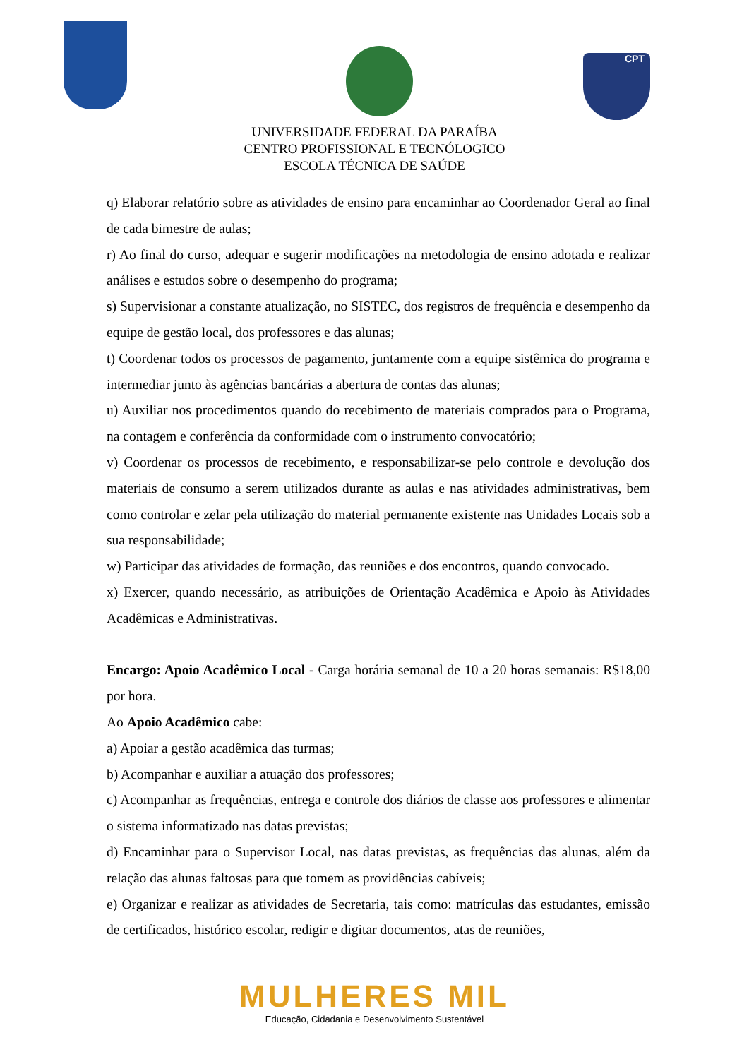CPT
UNIVERSIDADE FEDERAL DA PARAÍBA
CENTRO PROFISSIONAL E TECNÓLOGICO
ESCOLA TÉCNICA DE SAÚDE
q) Elaborar relatório sobre as atividades de ensino para encaminhar ao Coordenador Geral ao final de cada bimestre de aulas;
r) Ao final do curso, adequar e sugerir modificações na metodologia de ensino adotada e realizar análises e estudos sobre o desempenho do programa;
s) Supervisionar a constante atualização, no SISTEC, dos registros de frequência e desempenho da equipe de gestão local, dos professores e das alunas;
t) Coordenar todos os processos de pagamento, juntamente com a equipe sistêmica do programa e intermediar junto às agências bancárias a abertura de contas das alunas;
u) Auxiliar nos procedimentos quando do recebimento de materiais comprados para o Programa, na contagem e conferência da conformidade com o instrumento convocatório;
v) Coordenar os processos de recebimento, e responsabilizar-se pelo controle e devolução dos materiais de consumo a serem utilizados durante as aulas e nas atividades administrativas, bem como controlar e zelar pela utilização do material permanente existente nas Unidades Locais sob a sua responsabilidade;
w) Participar das atividades de formação, das reuniões e dos encontros, quando convocado.
x) Exercer, quando necessário, as atribuições de Orientação Acadêmica e Apoio às Atividades Acadêmicas e Administrativas.
Encargo: Apoio Acadêmico Local - Carga horária semanal de 10 a 20 horas semanais: R$18,00 por hora.
Ao Apoio Acadêmico cabe:
a) Apoiar a gestão acadêmica das turmas;
b) Acompanhar e auxiliar a atuação dos professores;
c) Acompanhar as frequências, entrega e controle dos diários de classe aos professores e alimentar o sistema informatizado nas datas previstas;
d) Encaminhar para o Supervisor Local, nas datas previstas, as frequências das alunas, além da relação das alunas faltosas para que tomem as providências cabíveis;
e) Organizar e realizar as atividades de Secretaria, tais como: matrículas das estudantes, emissão de certificados, histórico escolar, redigir e digitar documentos, atas de reuniões,
MULHERES MIL
Educação, Cidadania e Desenvolvimento Sustentável